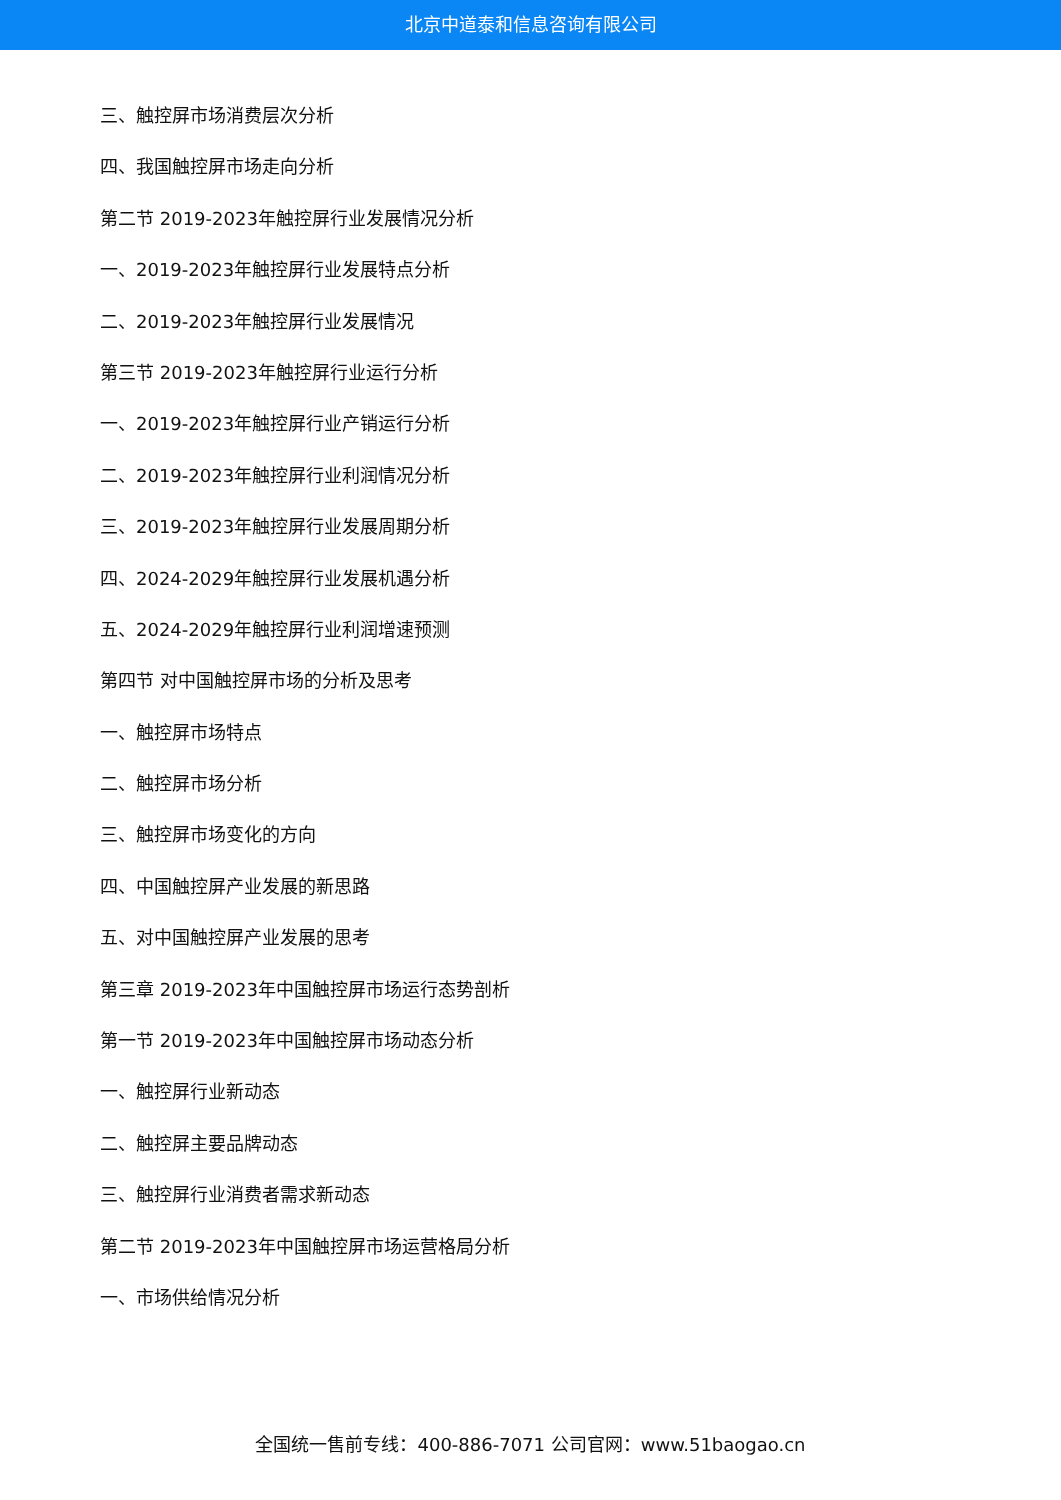北京中道泰和信息咨询有限公司
三、触控屏市场消费层次分析
四、我国触控屏市场走向分析
第二节 2019-2023年触控屏行业发展情况分析
一、2019-2023年触控屏行业发展特点分析
二、2019-2023年触控屏行业发展情况
第三节 2019-2023年触控屏行业运行分析
一、2019-2023年触控屏行业产销运行分析
二、2019-2023年触控屏行业利润情况分析
三、2019-2023年触控屏行业发展周期分析
四、2024-2029年触控屏行业发展机遇分析
五、2024-2029年触控屏行业利润增速预测
第四节 对中国触控屏市场的分析及思考
一、触控屏市场特点
二、触控屏市场分析
三、触控屏市场变化的方向
四、中国触控屏产业发展的新思路
五、对中国触控屏产业发展的思考
第三章 2019-2023年中国触控屏市场运行态势剖析
第一节 2019-2023年中国触控屏市场动态分析
一、触控屏行业新动态
二、触控屏主要品牌动态
三、触控屏行业消费者需求新动态
第二节 2019-2023年中国触控屏市场运营格局分析
一、市场供给情况分析
全国统一售前专线：400-886-7071 公司官网：www.51baogao.cn